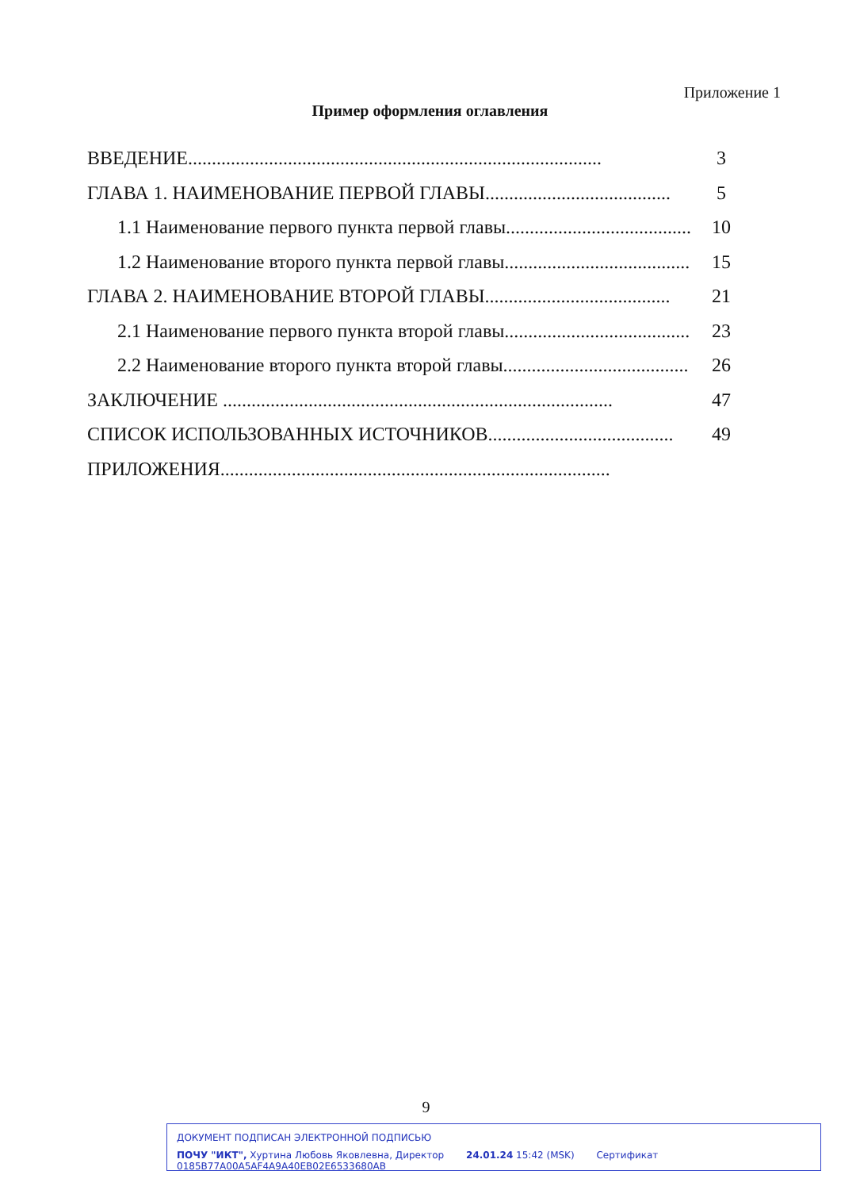Приложение 1
Пример оформления оглавления
ВВЕДЕНИЕ....................................................................................... 3
ГЛАВА 1. НАИМЕНОВАНИЕ ПЕРВОЙ ГЛАВЫ....................................... 5
1.1 Наименование первого пункта первой главы....................................... 10
1.2 Наименование второго пункта первой главы....................................... 15
ГЛАВА 2. НАИМЕНОВАНИЕ ВТОРОЙ ГЛАВЫ....................................... 21
2.1 Наименование первого пункта второй главы....................................... 23
2.2 Наименование второго пункта второй главы....................................... 26
ЗАКЛЮЧЕНИЕ .................................................................................. 47
СПИСОК ИСПОЛЬЗОВАННЫХ ИСТОЧНИКОВ....................................... 49
ПРИЛОЖЕНИЯ..................................................................................
9
ДОКУМЕНТ ПОДПИСАН ЭЛЕКТРОННОЙ ПОДПИСЬЮ
ПОЧУ "ИКТ", Хуртина Любовь Яковлевна, Директор 24.01.24 15:42 (MSK) Сертификат 0185B77A00A5AF4A9A40EB02E6533680AB